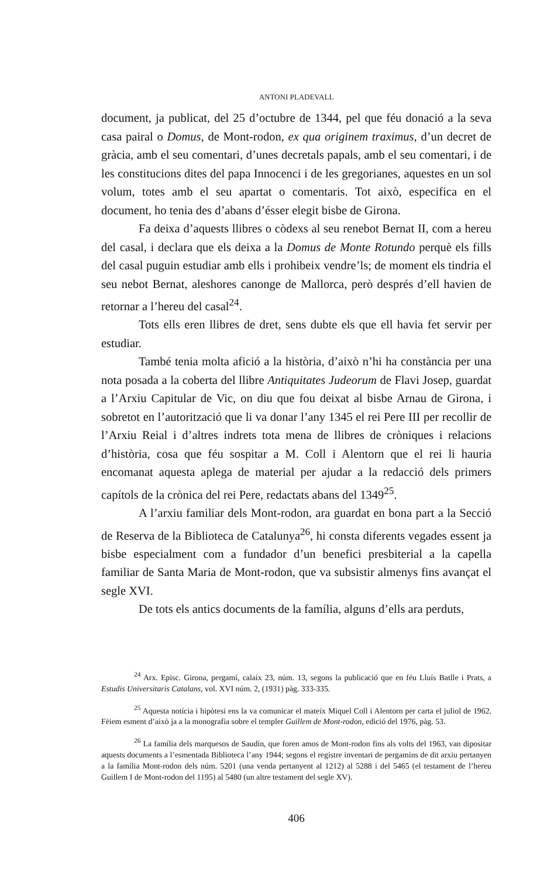ANTONI PLADEVALL
document, ja publicat, del 25 d’octubre de 1344, pel que féu donació a la seva casa pairal o Domus, de Mont-rodon, ex qua originem traximus, d’un decret de gràcia, amb el seu comentari, d’unes decretals papals, amb el seu comentari, i de les constitucions dites del papa Innocenci i de les gregorianes, aquestes en un sol volum, totes amb el seu apartat o comentaris. Tot això, especifica en el document, ho tenia des d’abans d’ésser elegit bisbe de Girona.
Fa deixa d’aquests llibres o còdexs al seu renebot Bernat II, com a hereu del casal, i declara que els deixa a la Domus de Monte Rotundo perquè els fills del casal puguin estudiar amb ells i prohibeix vendre’ls; de moment els tindria el seu nebot Bernat, aleshores canonge de Mallorca, però després d’ell havien de retornar a l’hereu del casal<sup>24</sup>.
Tots ells eren llibres de dret, sens dubte els que ell havia fet servir per estudiar.
També tenia molta afició a la història, d’això n’hi ha constància per una nota posada a la coberta del llibre Antiquitates Judeorum de Flavi Josep, guardat a l’Arxiu Capitular de Vic, on diu que fou deixat al bisbe Arnau de Girona, i sobretot en l’autorització que li va donar l’any 1345 el rei Pere III per recollir de l’Arxiu Reial i d’altres indrets tota mena de llibres de cròniques i relacions d’història, cosa que féu sospitar a M. Coll i Alentorn que el rei li hauria encomanat aquesta aplega de material per ajudar a la redacció dels primers capítols de la crònica del rei Pere, redactats abans del 1349<sup>25</sup>.
A l’arxiu familiar dels Mont-rodon, ara guardat en bona part a la Secció de Reserva de la Biblioteca de Catalunya<sup>26</sup>, hi consta diferents vegades essent ja bisbe especialment com a fundador d’un benefici presbiterial a la capella familiar de Santa Maria de Mont-rodon, que va subsistir almenys fins avançat el segle XVI.
De tots els antics documents de la família, alguns d’ells ara perduts,
<sup>24</sup> Arx. Episc. Girona, pergamí, calaix 23, núm. 13, segons la publicació que en féu Lluís Batlle i Prats, a Estudis Universitaris Catalans, vol. XVI núm. 2, (1931) pàg. 333-335.
<sup>25</sup> Aquesta notícia i hipòtesi ens la va comunicar el mateix Miquel Coll i Alentorn per carta el juliol de 1962. Fèiem esment d’això ja a la monografia sobre el templer Guillem de Mont-rodon, edició del 1976, pàg. 53.
<sup>26</sup> La família dels marquesos de Saudín, que foren amos de Mont-rodon fins als volts del 1963, van dipositar aquests documents a l’esmentada Biblioteca l’any 1944; segons el registre inventari de pergamins de dit arxiu pertanyen a la família Mont-rodon dels núm. 5201 (una venda pertanyent al 1212) al 5288 i del 5465 (el testament de l’hereu Guillem I de Mont-rodon del 1195) al 5480 (un altre testament del segle XV).
406